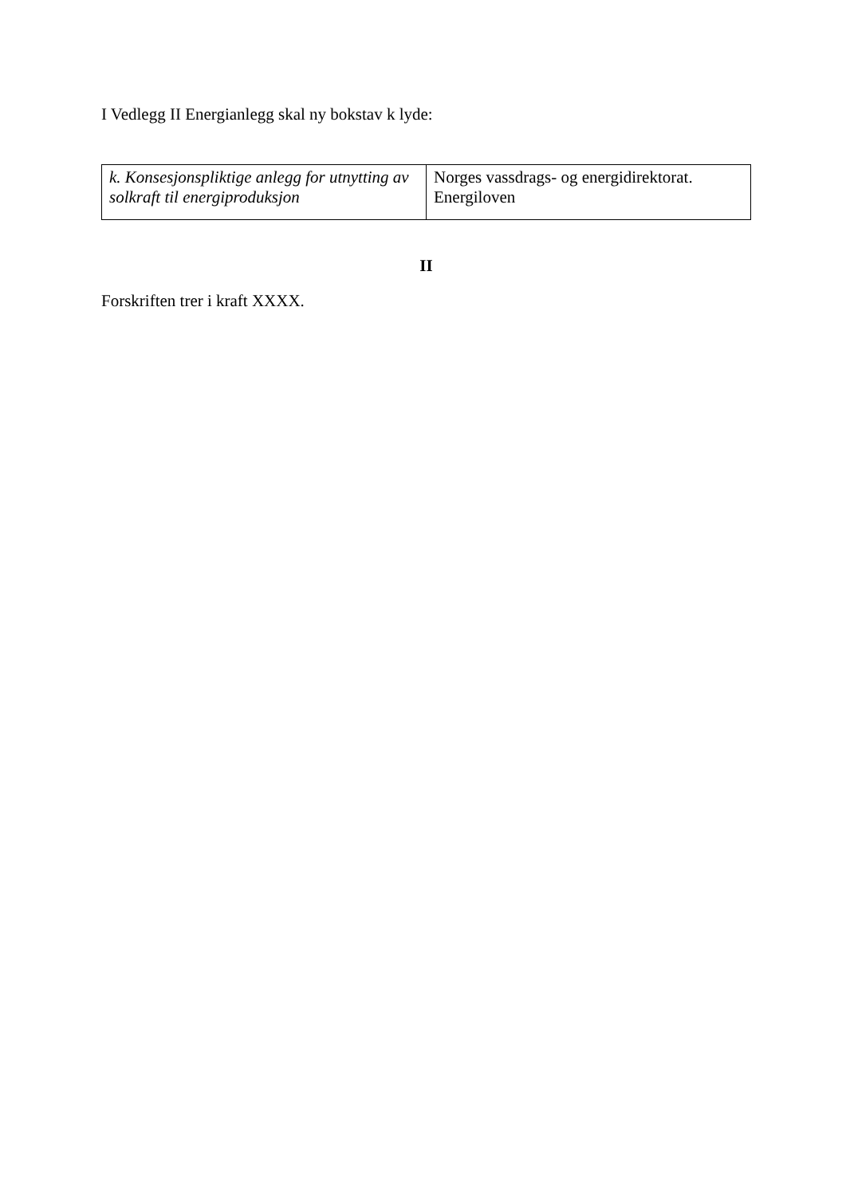I Vedlegg II Energianlegg skal ny bokstav k lyde:
| k. Konsesjonspliktige anlegg for utnytting av solkraft til energiproduksjon | Norges vassdrags- og energidirektorat. Energiloven |
II
Forskriften trer i kraft XXXX.